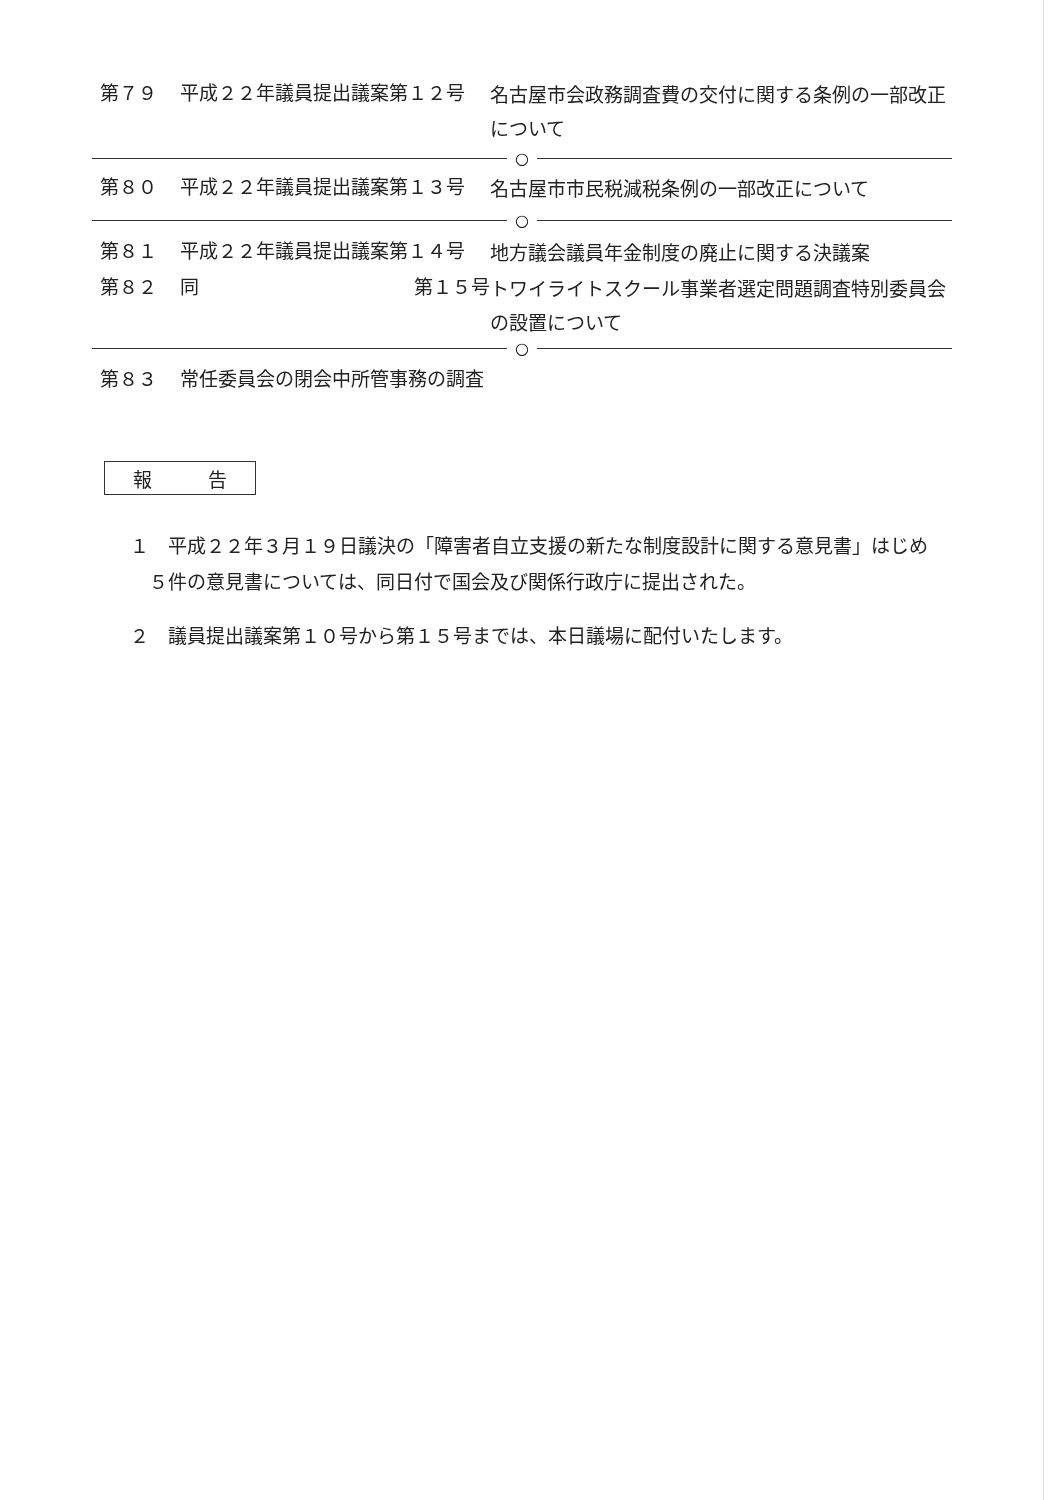第７９ 平成２２年議員提出議案第１２号
名古屋市会政務調査費の交付に関する条例の一部改正について
○
第８０ 平成２２年議員提出議案第１３号
名古屋市市民税減税条例の一部改正について
○
第８１ 平成２２年議員提出議案第１４号
地方議会議員年金制度の廃止に関する決議案
第８２ 同 第１５号
トワイライトスクール事業者選定問題調査特別委員会の設置について
○
第８３ 常任委員会の閉会中所管事務の調査
報 告
１　平成２２年３月１９日議決の「障害者自立支援の新たな制度設計に関する意見書」はじめ
　５件の意見書については、同日付で国会及び関係行政庁に提出された。
２　議員提出議案第１０号から第１５号までは、本日議場に配付いたします。